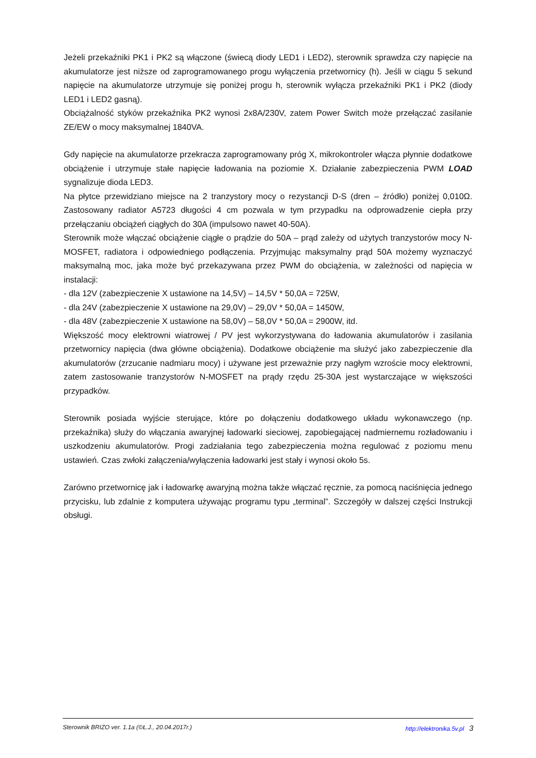Jeżeli przekaźniki PK1 i PK2 są włączone (świecą diody LED1 i LED2), sterownik sprawdza czy napięcie na akumulatorze jest niższe od zaprogramowanego progu wyłączenia przetwornicy (h). Jeśli w ciągu 5 sekund napięcie na akumulatorze utrzymuje się poniżej progu h, sterownik wyłącza przekaźniki PK1 i PK2 (diody LED1 i LED2 gasną).
Obciążalność styków przekaźnika PK2 wynosi 2x8A/230V, zatem Power Switch może przełączać zasilanie ZE/EW o mocy maksymalnej 1840VA.
Gdy napięcie na akumulatorze przekracza zaprogramowany próg X, mikrokontroler włącza płynnie dodatkowe obciążenie i utrzymuje stałe napięcie ładowania na poziomie X. Działanie zabezpieczenia PWM LOAD sygnalizuje dioda LED3.
Na płytce przewidziano miejsce na 2 tranzystory mocy o rezystancji D-S (dren – źródło) poniżej 0,010Ω. Zastosowany radiator A5723 długości 4 cm pozwala w tym przypadku na odprowadzenie ciepła przy przełączaniu obciążeń ciągłych do 30A (impulsowo nawet 40-50A).
Sterownik może włączać obciążenie ciągłe o prądzie do 50A – prąd zależy od użytych tranzystorów mocy N-MOSFET, radiatora i odpowiedniego podłączenia. Przyjmując maksymalny prąd 50A możemy wyznaczyć maksymalną moc, jaka może być przekazywana przez PWM do obciążenia, w zależności od napięcia w instalacji:
- dla 12V (zabezpieczenie X ustawione na 14,5V) – 14,5V * 50,0A = 725W,
- dla 24V (zabezpieczenie X ustawione na 29,0V) – 29,0V * 50,0A = 1450W,
- dla 48V (zabezpieczenie X ustawione na 58,0V) – 58,0V * 50,0A = 2900W, itd.
Większość mocy elektrowni wiatrowej / PV jest wykorzystywana do ładowania akumulatorów i zasilania przetwornicy napięcia (dwa główne obciążenia). Dodatkowe obciążenie ma służyć jako zabezpieczenie dla akumulatorów (zrzucanie nadmiaru mocy) i używane jest przeważnie przy nagłym wzroście mocy elektrowni, zatem zastosowanie tranzystorów N-MOSFET na prądy rzędu 25-30A jest wystarczające w większości przypadków.
Sterownik posiada wyjście sterujące, które po dołączeniu dodatkowego układu wykonawczego (np. przekaźnika) służy do włączania awaryjnej ładowarki sieciowej, zapobiegającej nadmiernemu rozładowaniu i uszkodzeniu akumulatorów. Progi zadziałania tego zabezpieczenia można regulować z poziomu menu ustawień. Czas zwłoki załączenia/wyłączenia ładowarki jest stały i wynosi około 5s.
Zarówno przetwornicę jak i ładowarkę awaryjną można także włączać ręcznie, za pomocą naciśnięcia jednego przycisku, lub zdalnie z komputera używając programu typu „terminal”. Szczegóły w dalszej części Instrukcji obsługi.
Sterownik BRIZO ver. 1.1a (©Ł.J., 20.04.2017r.) http://elektronika.5v.pl 3